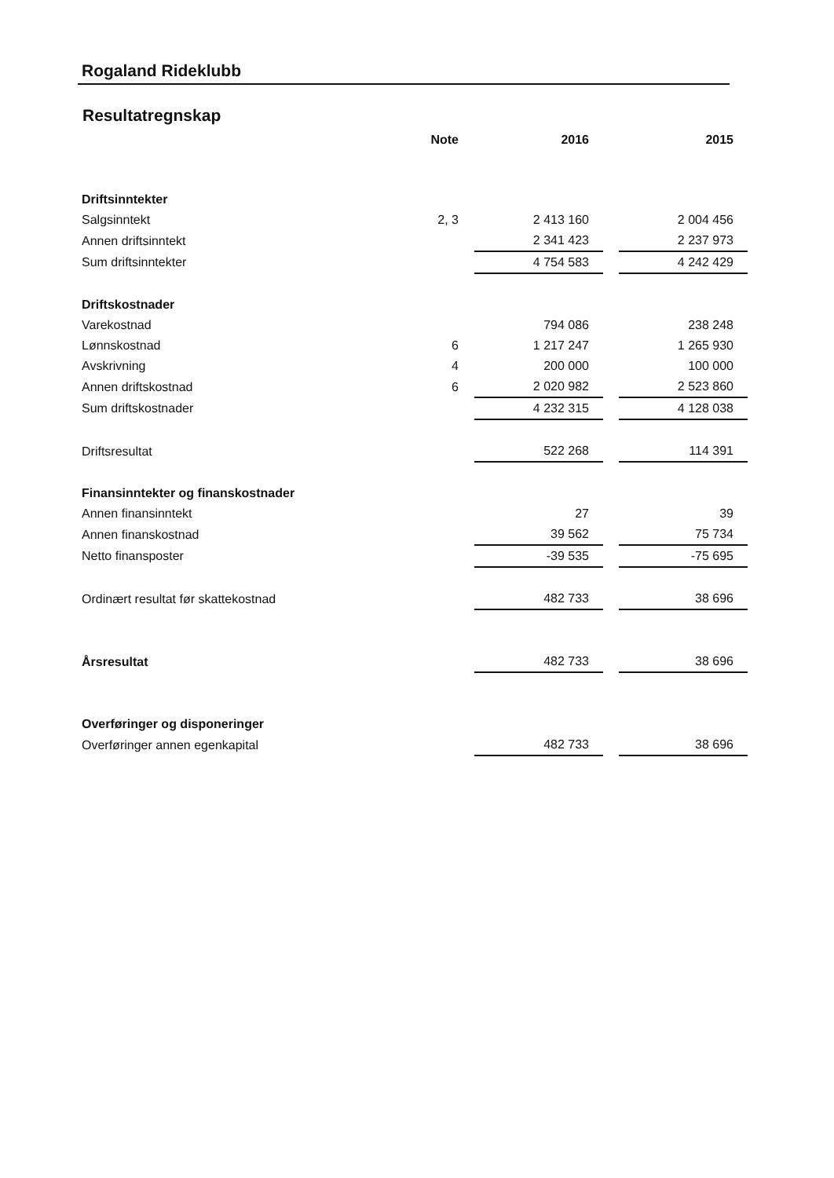Rogaland Rideklubb
Resultatregnskap
| | Note | | 2016 | | 2015 |
| --- | --- | --- | --- | --- | --- |
| Driftsinntekter | | | | | |
| Salgsinntekt | 2, 3 | | 2 413 160 | | 2 004 456 |
| Annen driftsinntekt | | | 2 341 423 | | 2 237 973 |
| Sum driftsinntekter | | | 4 754 583 | | 4 242 429 |
| Driftskostnader | | | | | |
| Varekostnad | | | 794 086 | | 238 248 |
| Lønnskostnad | 6 | | 1 217 247 | | 1 265 930 |
| Avskrivning | 4 | | 200 000 | | 100 000 |
| Annen driftskostnad | 6 | | 2 020 982 | | 2 523 860 |
| Sum driftskostnader | | | 4 232 315 | | 4 128 038 |
| Driftsresultat | | | 522 268 | | 114 391 |
| Finansinntekter og finanskostnader | | | | | |
| Annen finansinntekt | | | 27 | | 39 |
| Annen finanskostnad | | | 39 562 | | 75 734 |
| Netto finansposter | | | -39 535 | | -75 695 |
| Ordinært resultat før skattekostnad | | | 482 733 | | 38 696 |
| Årsresultat | | | 482 733 | | 38 696 |
| Overføringer og disponeringer | | | | | |
| Overføringer annen egenkapital | | | 482 733 | | 38 696 |